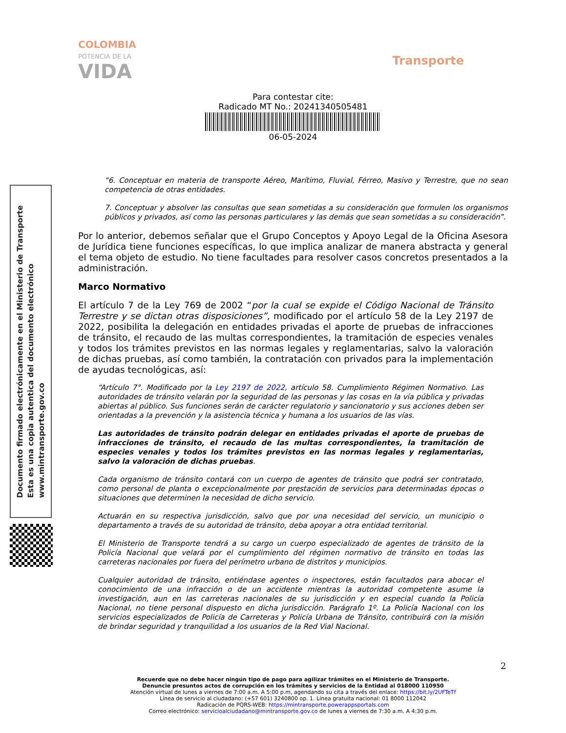COLOMBIA
POTENCIA DE LA
VIDA
Transporte
Para contestar cite:
Radicado MT No.: 20241340505481
06-05-2024
Documento firmado electrónicamente en el Ministerio de Transporte
Esta es una copia autentica del documento electrónico
www.mintransporte.gov.co
“6. Conceptuar en materia de transporte Aéreo, Marítimo, Fluvial, Férreo, Masivo y Terrestre, que no sean competencia de otras entidades.
7. Conceptuar y absolver las consultas que sean sometidas a su consideración que formulen los organismos públicos y privados, así como las personas particulares y las demás que sean sometidas a su consideración”.
Por lo anterior, debemos señalar que el Grupo Conceptos y Apoyo Legal de la Oficina Asesora de Jurídica tiene funciones específicas, lo que implica analizar de manera abstracta y general el tema objeto de estudio. No tiene facultades para resolver casos concretos presentados a la administración.
Marco Normativo
El artículo 7 de la Ley 769 de 2002 “por la cual se expide el Código Nacional de Tránsito Terrestre y se dictan otras disposiciones”, modificado por el artículo 58 de la Ley 2197 de 2022, posibilita la delegación en entidades privadas el aporte de pruebas de infracciones de tránsito, el recaudo de las multas correspondientes, la tramitación de especies venales y todos los trámites previstos en las normas legales y reglamentarias, salvo la valoración de dichas pruebas, así como también, la contratación con privados para la implementación de ayudas tecnológicas, así:
“Artículo 7°. Modificado por la Ley 2197 de 2022, artículo 58. Cumplimiento Régimen Normativo. Las autoridades de tránsito velarán por la seguridad de las personas y las cosas en la vía pública y privadas abiertas al público. Sus funciones serán de carácter regulatorio y sancionatorio y sus acciones deben ser orientadas a la prevención y la asistencia técnica y humana a los usuarios de las vías.
Las autoridades de tránsito podrán delegar en entidades privadas el aporte de pruebas de infracciones de tránsito, el recaudo de las multas correspondientes, la tramitación de especies venales y todos los trámites previstos en las normas legales y reglamentarias, salvo la valoración de dichas pruebas.
Cada organismo de tránsito contará con un cuerpo de agentes de tránsito que podrá ser contratado, como personal de planta o excepcionalmente por prestación de servicios para determinadas épocas o situaciones que determinen la necesidad de dicho servicio.
Actuarán en su respectiva jurisdicción, salvo que por una necesidad del servicio, un municipio o departamento a través de su autoridad de tránsito, deba apoyar a otra entidad territorial.
El Ministerio de Transporte tendrá a su cargo un cuerpo especializado de agentes de tránsito de la Policía Nacional que velará por el cumplimiento del régimen normativo de tránsito en todas las carreteras nacionales por fuera del perímetro urbano de distritos y municipios.
Cualquier autoridad de tránsito, entiéndase agentes o inspectores, están facultados para abocar el conocimiento de una infracción o de un accidente mientras la autoridad competente asume la investigación, aun en las carreteras nacionales de su jurisdicción y en especial cuando la Policía Nacional, no tiene personal dispuesto en dicha jurisdicción. Parágrafo 1º. La Policía Nacional con los servicios especializados de Policía de Carreteras y Policía Urbana de Tránsito, contribuirá con la misión de brindar seguridad y tranquilidad a los usuarios de la Red Vial Nacional.
2
Recuerde que no debe hacer ningún tipo de pago para agilizar trámites en el Ministerio de Transporte.
Denuncie presuntos actos de corrupción en los trámites y servicios de la Entidad al 018000 110950
Atención virtual de lunes a viernes de 7:00 a.m. A 5:00 p.m, agendando su cita a través del enlace: https://bit.ly/2UFTeTf
Línea de servicio al ciudadano: (+57 601) 3240800 op. 1. Línea gratuita nacional: 01 8000 112042
Radicación de PQRS-WEB: https://mintransporte.powerappsportals.com
Correo electrónico: servicioalciudadano@mintransporte.gov.co de lunes a viernes de 7:30 a.m. A 4:30 p.m.